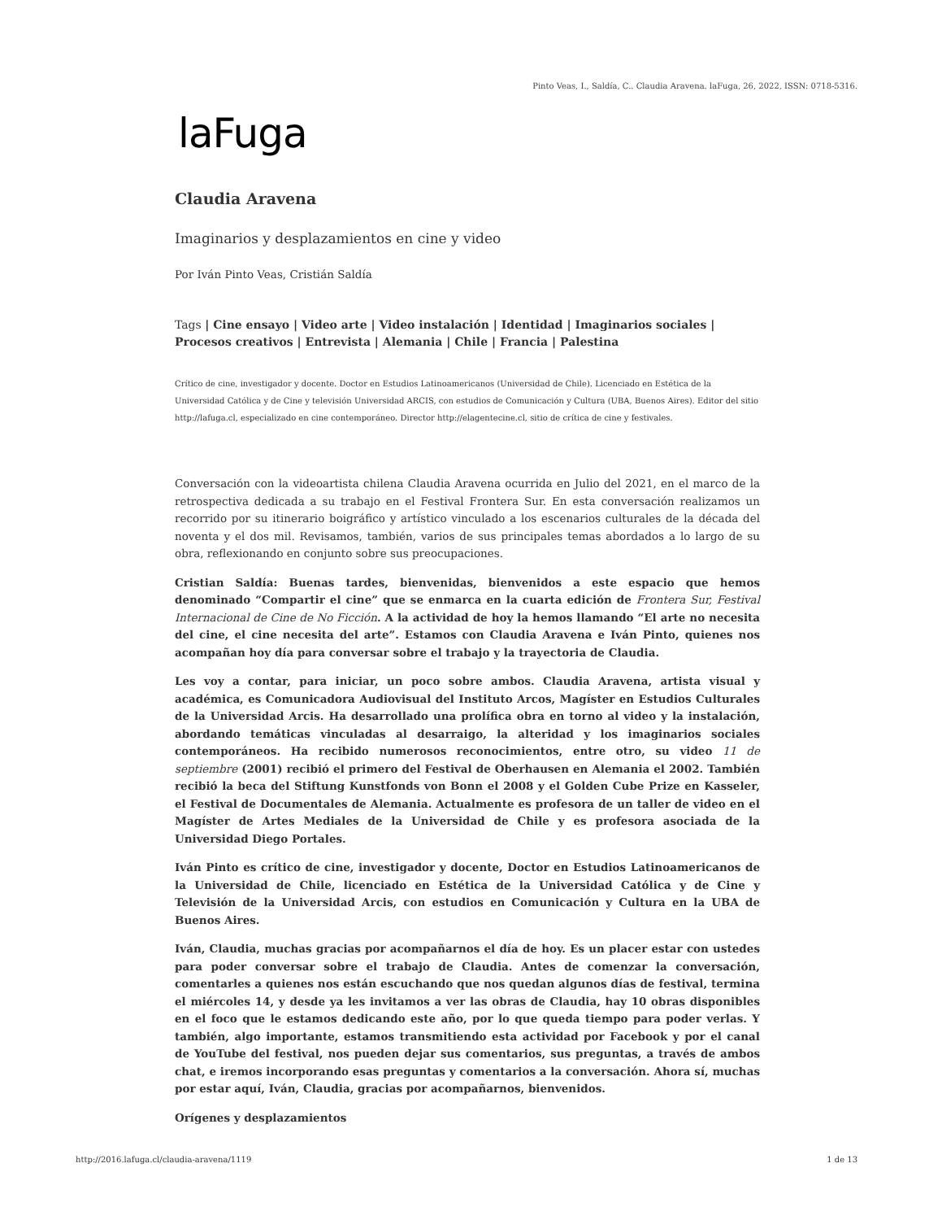Pinto Veas, I., Saldía, C.. Claudia Aravena. laFuga, 26, 2022, ISSN: 0718-5316.
laFuga
Claudia Aravena
Imaginarios y desplazamientos en cine y video
Por Iván Pinto Veas, Cristián Saldía
Tags | Cine ensayo | Video arte | Video instalación | Identidad | Imaginarios sociales | Procesos creativos | Entrevista | Alemania | Chile | Francia | Palestina
Crítico de cine, investigador y docente. Doctor en Estudios Latinoamericanos (Universidad de Chile). Licenciado en Estética de la Universidad Católica y de Cine y televisión Universidad ARCIS, con estudios de Comunicación y Cultura (UBA, Buenos Aires). Editor del sitio http://lafuga.cl, especializado en cine contemporáneo. Director http://elagentecine.cl, sitio de crítica de cine y festivales.
Conversación con la videoartista chilena Claudia Aravena ocurrida en Julio del 2021, en el marco de la retrospectiva dedicada a su trabajo en el Festival Frontera Sur. En esta conversación realizamos un recorrido por su itinerario boigráfico y artístico vinculado a los escenarios culturales de la década del noventa y el dos mil. Revisamos, también, varios de sus principales temas abordados a lo largo de su obra, reflexionando en conjunto sobre sus preocupaciones.
Cristian Saldía: Buenas tardes, bienvenidas, bienvenidos a este espacio que hemos denominado “Compartir el cine” que se enmarca en la cuarta edición de Frontera Sur, Festival Internacional de Cine de No Ficción. A la actividad de hoy la hemos llamando “El arte no necesita del cine, el cine necesita del arte”. Estamos con Claudia Aravena e Iván Pinto, quienes nos acompañan hoy día para conversar sobre el trabajo y la trayectoria de Claudia.
Les voy a contar, para iniciar, un poco sobre ambos. Claudia Aravena, artista visual y académica, es Comunicadora Audiovisual del Instituto Arcos, Magíster en Estudios Culturales de la Universidad Arcis. Ha desarrollado una prolífica obra en torno al video y la instalación, abordando temáticas vinculadas al desarraigo, la alteridad y los imaginarios sociales contemporáneos. Ha recibido numerosos reconocimientos, entre otro, su video 11 de septiembre (2001) recibió el primero del Festival de Oberhausen en Alemania el 2002. También recibió la beca del Stiftung Kunstfonds von Bonn el 2008 y el Golden Cube Prize en Kasseler, el Festival de Documentales de Alemania. Actualmente es profesora de un taller de video en el Magíster de Artes Mediales de la Universidad de Chile y es profesora asociada de la Universidad Diego Portales.
Iván Pinto es crítico de cine, investigador y docente, Doctor en Estudios Latinoamericanos de la Universidad de Chile, licenciado en Estética de la Universidad Católica y de Cine y Televisión de la Universidad Arcis, con estudios en Comunicación y Cultura en la UBA de Buenos Aires.
Iván, Claudia, muchas gracias por acompañarnos el día de hoy. Es un placer estar con ustedes para poder conversar sobre el trabajo de Claudia. Antes de comenzar la conversación, comentarles a quienes nos están escuchando que nos quedan algunos días de festival, termina el miércoles 14, y desde ya les invitamos a ver las obras de Claudia, hay 10 obras disponibles en el foco que le estamos dedicando este año, por lo que queda tiempo para poder verlas. Y también, algo importante, estamos transmitiendo esta actividad por Facebook y por el canal de YouTube del festival, nos pueden dejar sus comentarios, sus preguntas, a través de ambos chat, e iremos incorporando esas preguntas y comentarios a la conversación. Ahora sí, muchas por estar aquí, Iván, Claudia, gracias por acompañarnos, bienvenidos.
Orígenes y desplazamientos
http://2016.lafuga.cl/claudia-aravena/1119
1 de 13